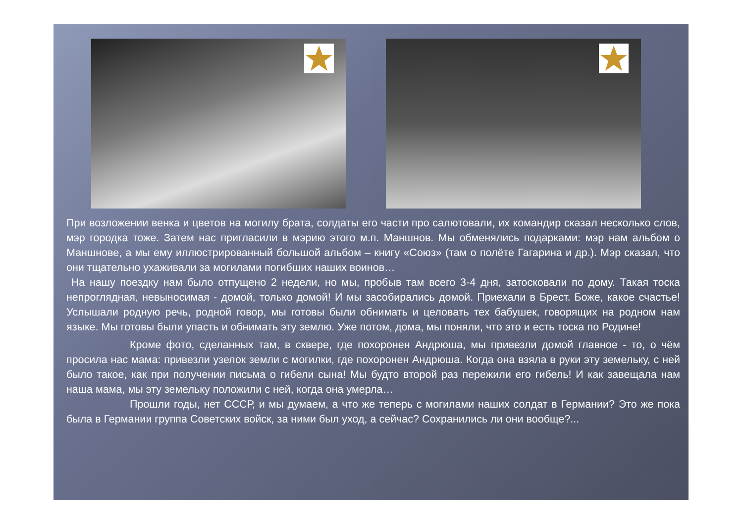При возложении венка и цветов на могилу брата, солдаты его части про салютовали, их командир сказал несколько слов, мэр городка тоже. Затем нас пригласили в мэрию этого м.п. Маншнов. Мы обменялись подарками: мэр нам альбом о Маншнове, а мы ему иллюстрированный большой альбом – книгу «Союз» (там о полёте Гагарина и др.). Мэр сказал, что они тщательно ухаживали за могилами погибших наших воинов…
На нашу поездку нам было отпущено 2 недели, но мы, пробыв там всего 3-4 дня, затосковали по дому. Такая тоска непроглядная, невыносимая - домой, только домой! И мы засобирались домой. Приехали в Брест. Боже, какое счастье! Услышали родную речь, родной говор, мы готовы были обнимать и целовать тех бабушек, говорящих на родном нам языке. Мы готовы были упасть и обнимать эту землю. Уже потом, дома, мы поняли, что это и есть тоска по Родине!
Кроме фото, сделанных там, в сквере, где похоронен Андрюша, мы привезли домой главное - то, о чём просила нас мама: привезли узелок земли с могилки, где похоронен Андрюша. Когда она взяла в руки эту земельку, с ней было такое, как при получении письма о гибели сына! Мы будто второй раз пережили его гибель! И как завещала нам наша мама, мы эту земельку положили с ней, когда она умерла…
Прошли годы, нет СССР, и мы думаем, а что же теперь с могилами наших солдат в Германии? Это же пока была в Германии группа Советских войск, за ними был уход, а сейчас? Сохранились ли они вообще?...